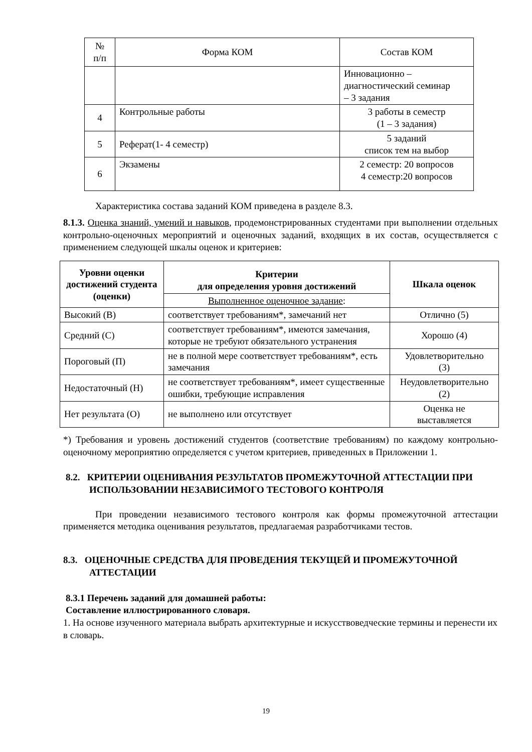| № п/п | Форма КОМ | Состав КОМ |
| --- | --- | --- |
| | | Инновационно – диагностический семинар – 3 задания |
| 4 | Контрольные работы | 3 работы в семестр (1 – 3 задания) |
| 5 | Реферат(1- 4 семестр) | 5 заданий список тем на выбор |
| 6 | Экзамены | 2 семестр: 20 вопросов 4 семестр:20 вопросов |
Характеристика состава заданий КОМ приведена в разделе 8.3.
8.1.3. Оценка знаний, умений и навыков, продемонстрированных студентами при выполнении отдельных контрольно-оценочных мероприятий и оценочных заданий, входящих в их состав, осуществляется с применением следующей шкалы оценок и критериев:
| Уровни оценки достижений студента (оценки) | Критерии для определения уровня достижений | Шкала оценок |
| --- | --- | --- |
| | Выполненное оценочное задание : | |
| Высокий (В) | соответствует требованиям*, замечаний нет | Отлично (5) |
| Средний (С) | соответствует требованиям*, имеются замечания, которые не требуют обязательного устранения | Хорошо (4) |
| Пороговый (П) | не в полной мере соответствует требованиям*, есть замечания | Удовлетворительно (3) |
| Недостаточный (Н) | не соответствует требованиям*, имеет существенные ошибки, требующие исправления | Неудовлетворительно (2) |
| Нет результата (О) | не выполнено или отсутствует | Оценка не выставляется |
*) Требования и уровень достижений студентов (соответствие требованиям) по каждому контрольно-оценочному мероприятию определяется с учетом критериев, приведенных в Приложении 1.
8.2. КРИТЕРИИ ОЦЕНИВАНИЯ РЕЗУЛЬТАТОВ ПРОМЕЖУТОЧНОЙ АТТЕСТАЦИИ ПРИ ИСПОЛЬЗОВАНИИ НЕЗАВИСИМОГО ТЕСТОВОГО КОНТРОЛЯ
При проведении независимого тестового контроля как формы промежуточной аттестации применяется методика оценивания результатов, предлагаемая разработчиками тестов.
8.3. ОЦЕНОЧНЫЕ СРЕДСТВА ДЛЯ ПРОВЕДЕНИЯ ТЕКУЩЕЙ И ПРОМЕЖУТОЧНОЙ АТТЕСТАЦИИ
8.3.1 Перечень заданий для домашней работы:
Составление иллюстрированного словаря.
1. На основе изученного материала выбрать архитектурные и искусствоведческие термины и перенести их в словарь.
19